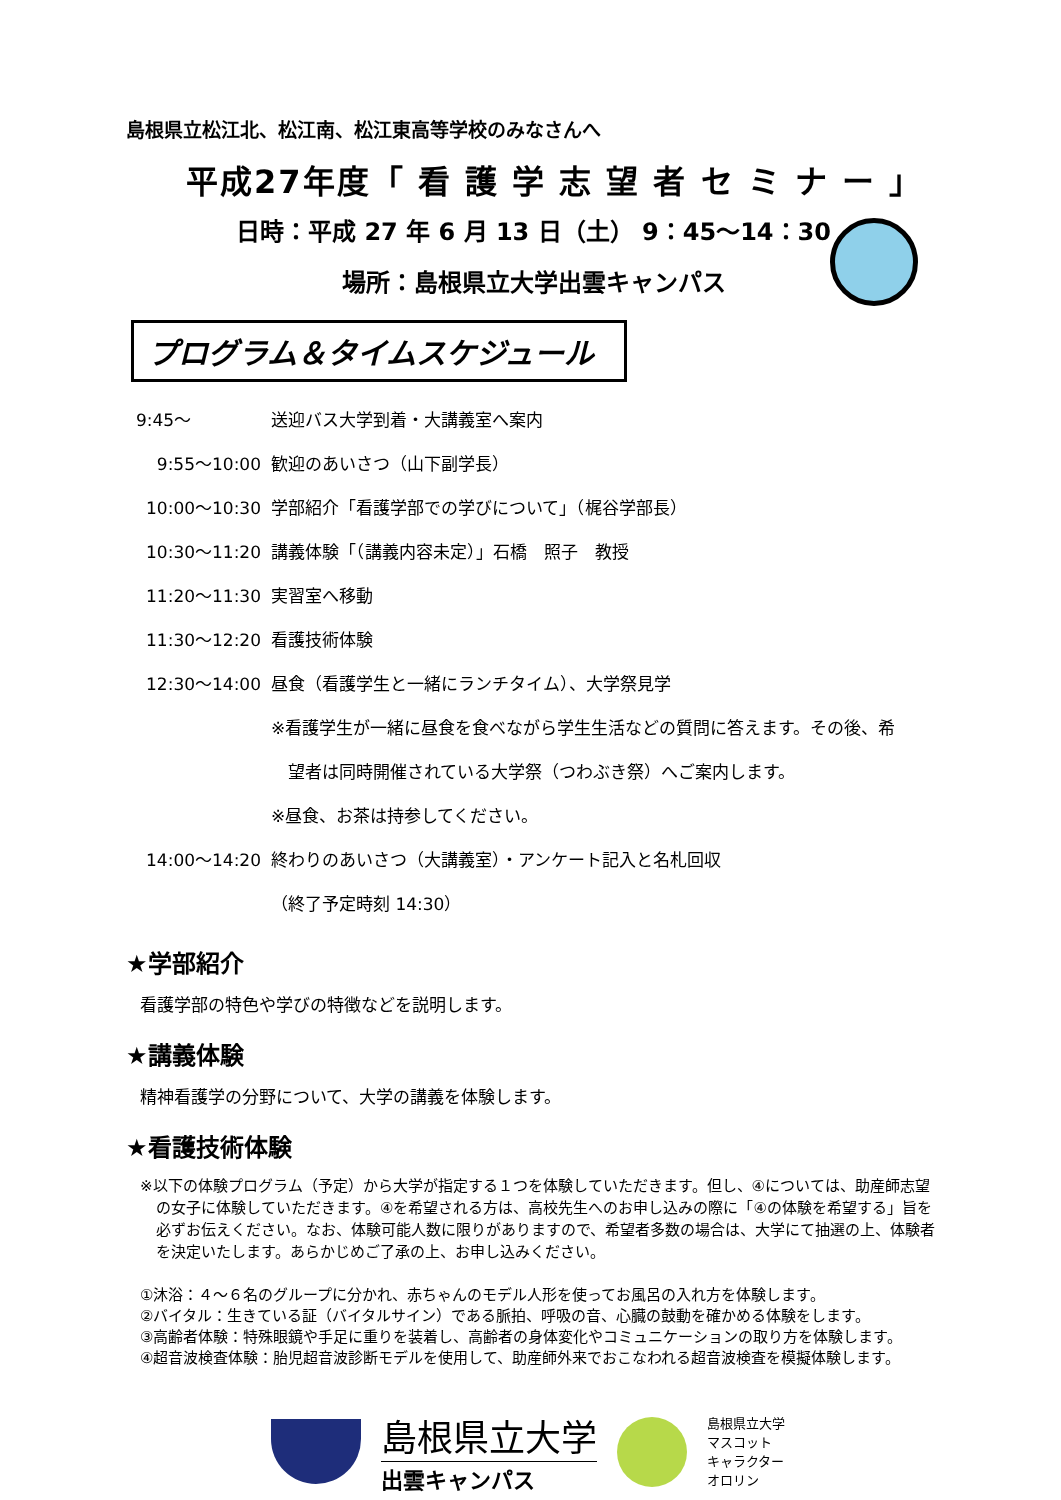島根県立松江北、松江南、松江東高等学校のみなさんへ
平成27年度「 看 護 学 志 望 者 セ ミ ナ ー 」
日時：平成 27 年 6 月 13 日（土） 9：45～14：30
場所：島根県立大学出雲キャンパス
プログラム＆タイムスケジュール
| 9:45～ | 送迎バス大学到着・大講義室へ案内 |
| 9:55～10:00 | 歓迎のあいさつ（山下副学長） |
| 10:00～10:30 | 学部紹介「看護学部での学びについて」（梶谷学部長） |
| 10:30～11:20 | 講義体験「（講義内容未定）」石橋 照子 教授 |
| 11:20～11:30 | 実習室へ移動 |
| 11:30～12:20 | 看護技術体験 |
| 12:30～14:00 | 昼食（看護学生と一緒にランチタイム）、大学祭見学 |
| | ※看護学生が一緒に昼食を食べながら学生生活などの質問に答えます。その後、希 |
| | 望者は同時開催されている大学祭（つわぶき祭）へご案内します。 |
| | ※昼食、お茶は持参してください。 |
| 14:00～14:20 | 終わりのあいさつ（大講義室）・アンケート記入と名札回収 |
| | （終了予定時刻 14:30） |
★学部紹介
看護学部の特色や学びの特徴などを説明します。
★講義体験
精神看護学の分野について、大学の講義を体験します。
★看護技術体験
※以下の体験プログラム（予定）から大学が指定する１つを体験していただきます。但し、④については、助産師志望の女子に体験していただきます。④を希望される方は、高校先生へのお申し込みの際に「④の体験を希望する」旨を必ずお伝えください。なお、体験可能人数に限りがありますので、希望者多数の場合は、大学にて抽選の上、体験者を決定いたします。あらかじめご了承の上、お申し込みください。
①沐浴：４～６名のグループに分かれ、赤ちゃんのモデル人形を使ってお風呂の入れ方を体験します。
②バイタル：生きている証（バイタルサイン）である脈拍、呼吸の音、心臓の鼓動を確かめる体験をします。
③高齢者体験：特殊眼鏡や手足に重りを装着し、高齢者の身体変化やコミュニケーションの取り方を体験します。
④超音波検査体験：胎児超音波診断モデルを使用して、助産師外来でおこなわれる超音波検査を模擬体験します。
島根県立大学
出雲キャンパス
島根県立大学
マスコット
キャラクター
オロリン